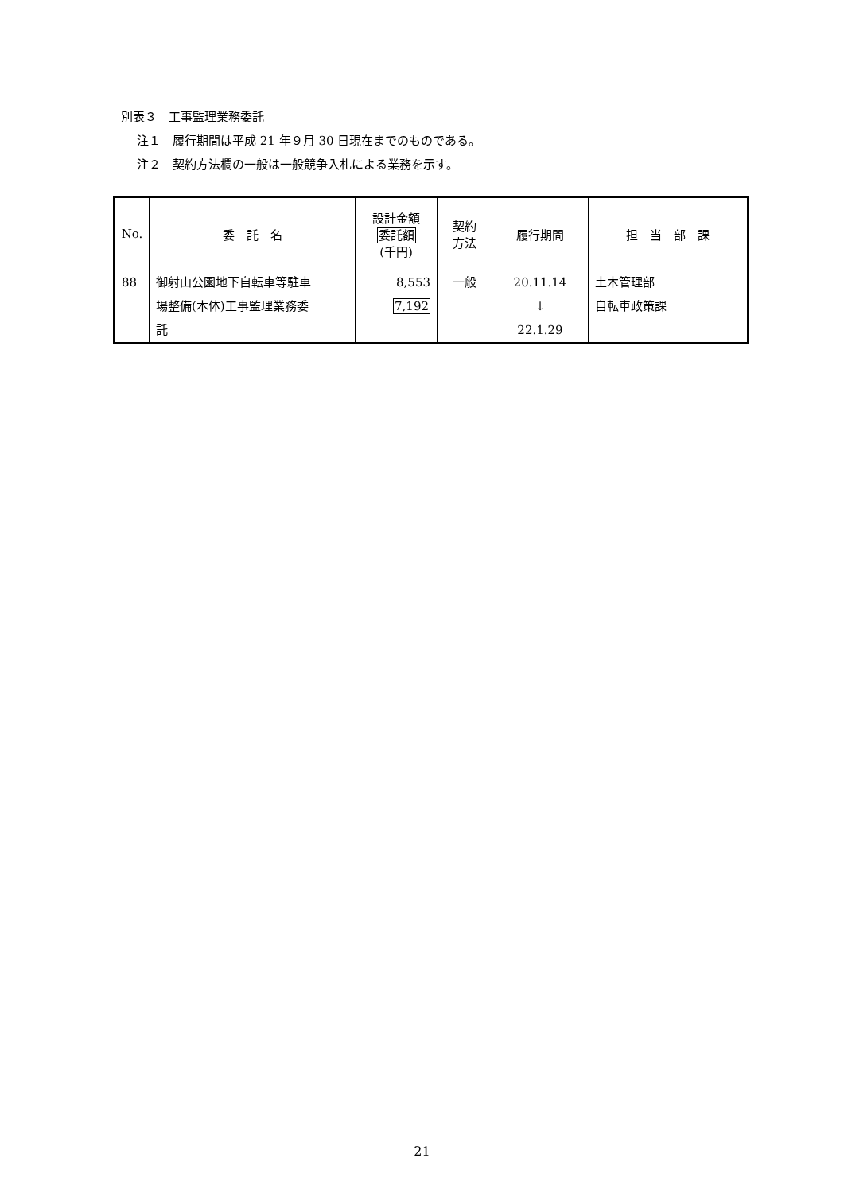別表３　工事監理業務委託
注１　履行期間は平成 21 年９月 30 日現在までのものである。
注２　契約方法欄の一般は一般競争入札による業務を示す。
| No. | 委 託 名 | 設計金額 委託額 (千円) | 契約 方法 | 履行期間 | 担 当 部 課 |
| --- | --- | --- | --- | --- | --- |
| 88 | 御射山公園地下自転車等駐車 場整備(本体)工事監理業務委 託 | 8,553 7,192 | 一般 | 20.11.14 ↓ 22.1.29 | 土木管理部 自転車政策課 |
21